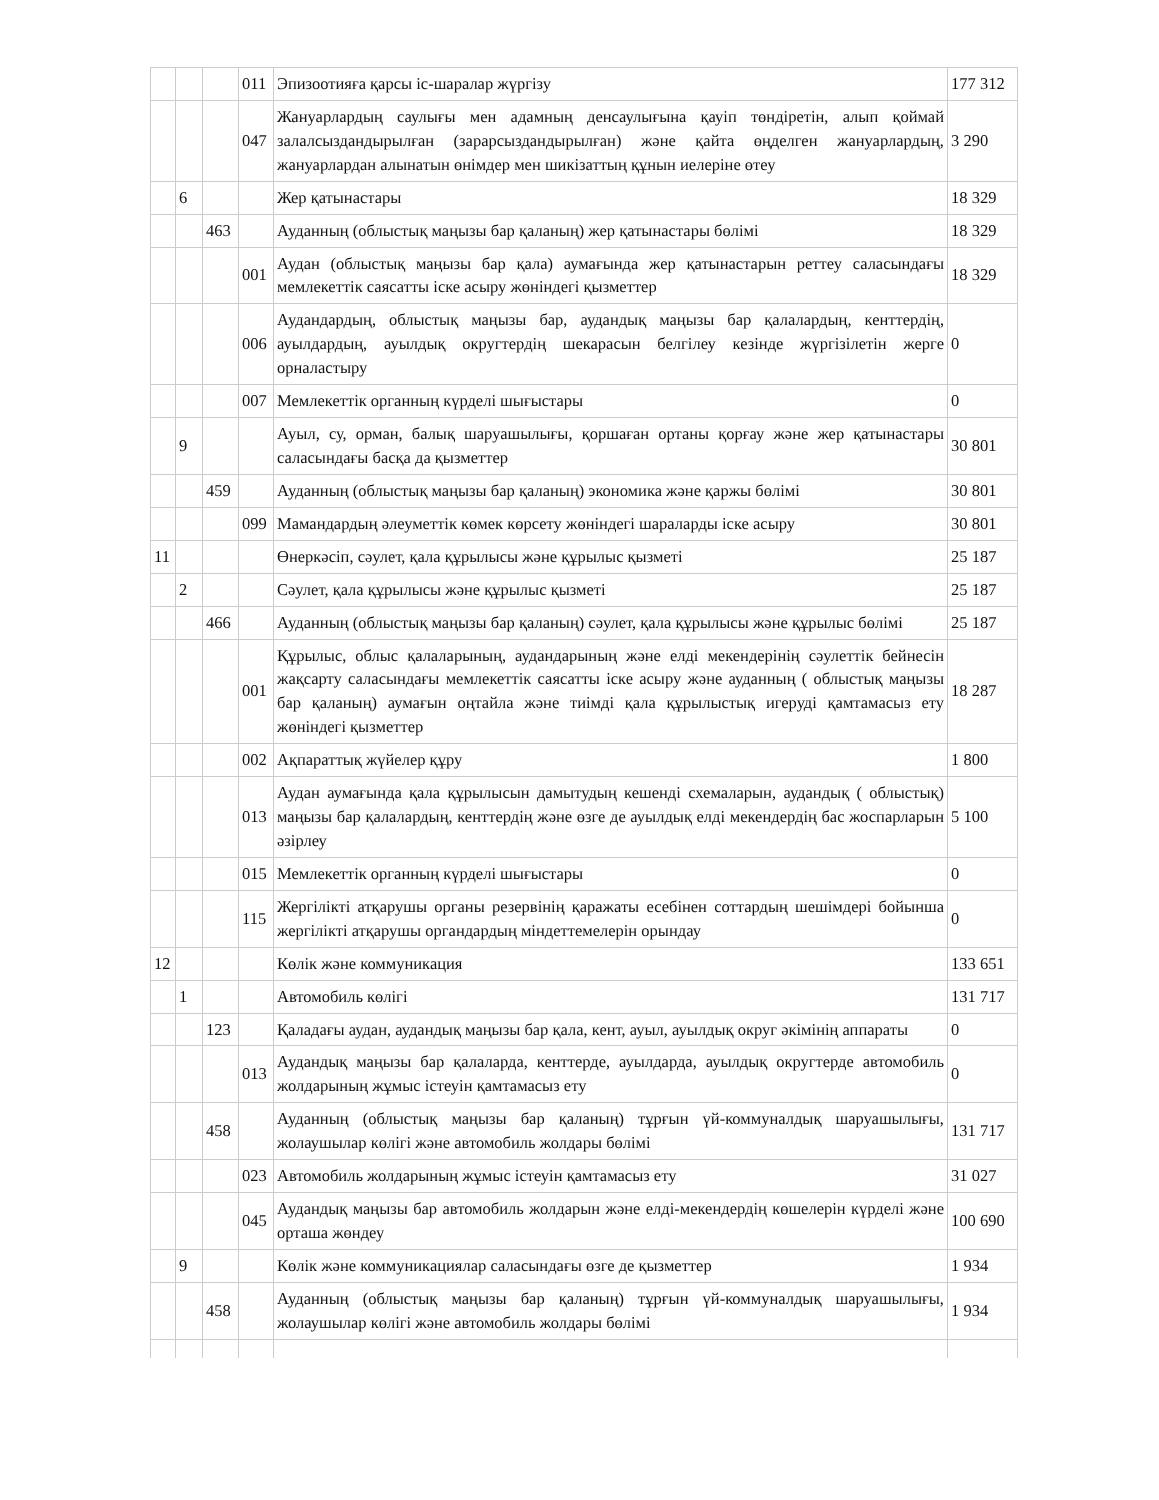| | | | 011 | Эпизоотияға қарсы іс-шаралар жүргізу | 177 312 |
| | | | 047 | Жануарлардың саулығы мен адамның денсаулығына қауіп төндіретін, алып қоймай залалсыздандырылған (зарарсыздандырылған) және қайта өңделген жануарлардың, жануарлардан алынатын өнімдер мен шикізаттың құнын иелеріне өтеу | 3 290 |
| | 6 | | | Жер қатынастары | 18 329 |
| | | 463 | | Ауданның (облыстық маңызы бар қаланың) жер қатынастары бөлімі | 18 329 |
| | | | 001 | Аудан (облыстық маңызы бар қала) аумағында жер қатынастарын реттеу саласындағы мемлекеттік саясатты іске асыру жөніндегі қызметтер | 18 329 |
| | | | 006 | Аудандардың, облыстық маңызы бар, аудандық маңызы бар қалалардың, кенттердің, ауылдардың, ауылдық округтердің шекарасын белгілеу кезінде жүргізілетін жерге орналастыру | 0 |
| | | | 007 | Мемлекеттік органның күрделі шығыстары | 0 |
| | 9 | | | Ауыл, су, орман, балық шаруашылығы, қоршаған ортаны қорғау және жер қатынастары саласындағы басқа да қызметтер | 30 801 |
| | | 459 | | Ауданның (облыстық маңызы бар қаланың) экономика және қаржы бөлімі | 30 801 |
| | | | 099 | Мамандардың әлеуметтік көмек көрсету жөніндегі шараларды іске асыру | 30 801 |
| 11 | | | | Өнеркәсіп, сәулет, қала құрылысы және құрылыс қызметі | 25 187 |
| | 2 | | | Сәулет, қала құрылысы және құрылыс қызметі | 25 187 |
| | | 466 | | Ауданның (облыстық маңызы бар қаланың) сәулет, қала құрылысы және құрылыс бөлімі | 25 187 |
| | | | 001 | Құрылыс, облыс қалаларының, аудандарының және елді мекендерінің сәулеттік бейнесін жақсарту саласындағы мемлекеттік саясатты іске асыру және ауданның ( облыстық маңызы бар қаланың) аумағын оңтайла және тиімді қала құрылыстық игеруді қамтамасыз ету жөніндегі қызметтер | 18 287 |
| | | | 002 | Ақпараттық жүйелер құру | 1 800 |
| | | | 013 | Аудан аумағында қала құрылысын дамытудың кешенді схемаларын, аудандық ( облыстық) маңызы бар қалалардың, кенттердің және өзге де ауылдық елді мекендердің бас жоспарларын әзірлеу | 5 100 |
| | | | 015 | Мемлекеттік органның күрделі шығыстары | 0 |
| | | | 115 | Жергілікті атқарушы органы резервінің қаражаты есебінен соттардың шешімдері бойынша жергілікті атқарушы органдардың міндеттемелерін орындау | 0 |
| 12 | | | | Көлік және коммуникация | 133 651 |
| | 1 | | | Автомобиль көлігі | 131 717 |
| | | 123 | | Қаладағы аудан, аудандық маңызы бар қала, кент, ауыл, ауылдық округ әкімінің аппараты | 0 |
| | | | 013 | Аудандық маңызы бар қалаларда, кенттерде, ауылдарда, ауылдық округтерде автомобиль жолдарының жұмыс істеуін қамтамасыз ету | 0 |
| | | 458 | | Ауданның (облыстық маңызы бар қаланың) тұрғын үй-коммуналдық шаруашылығы, жолаушылар көлігі және автомобиль жолдары бөлімі | 131 717 |
| | | | 023 | Автомобиль жолдарының жұмыс істеуін қамтамасыз ету | 31 027 |
| | | | 045 | Аудандық маңызы бар автомобиль жолдарын және елді-мекендердің көшелерін күрделі және орташа жөндеу | 100 690 |
| | 9 | | | Көлік және коммуникациялар саласындағы өзге де қызметтер | 1 934 |
| | | 458 | | Ауданның (облыстық маңызы бар қаланың) тұрғын үй-коммуналдық шаруашылығы, жолаушылар көлігі және автомобиль жолдары бөлімі | 1 934 |